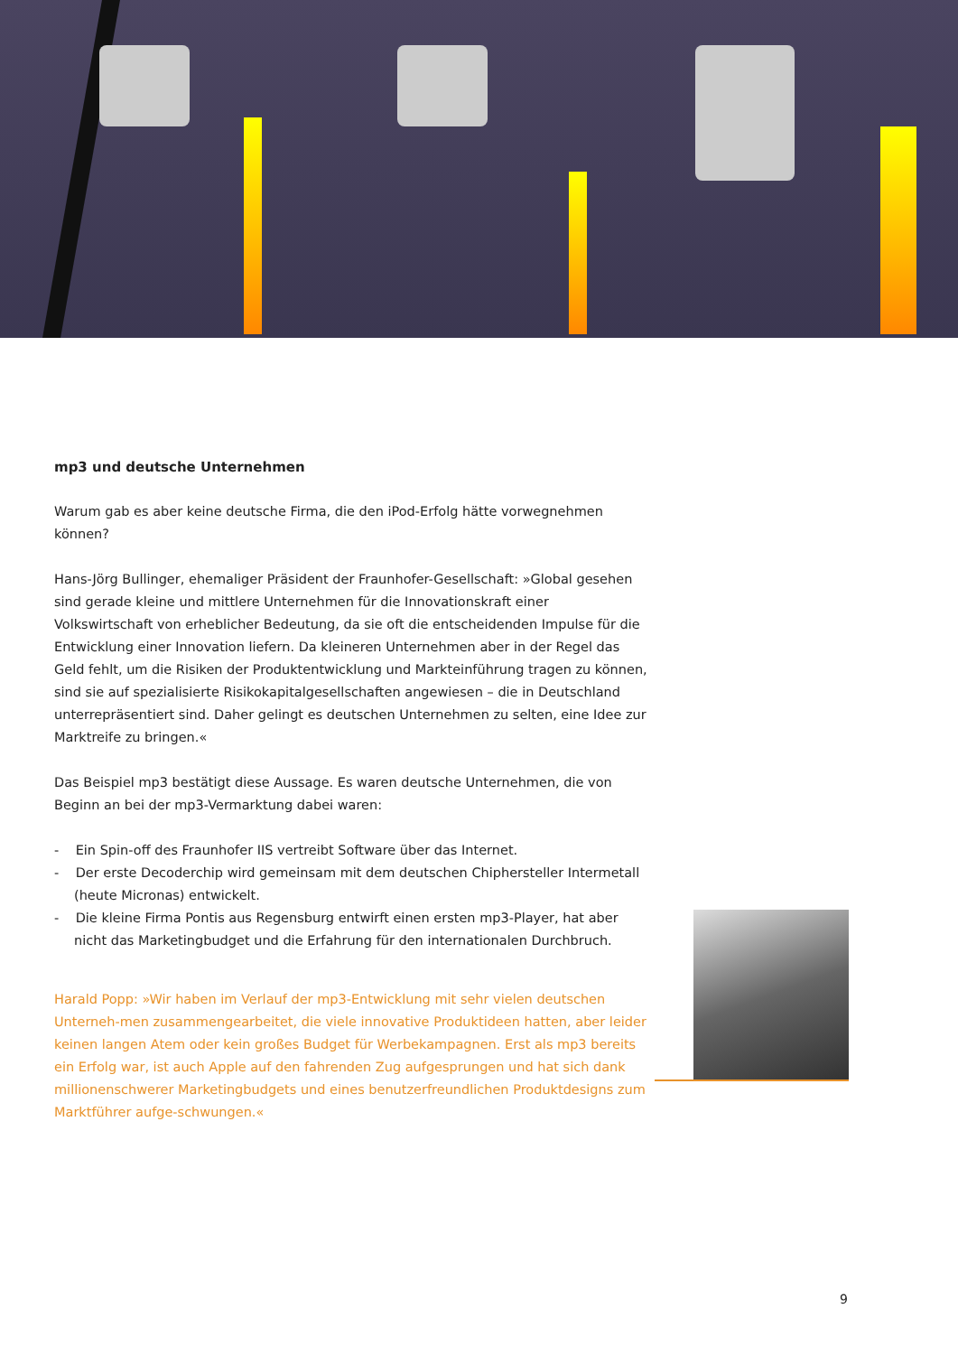mp3 und deutsche Unternehmen
Warum gab es aber keine deutsche Firma, die den iPod-Erfolg hätte vorwegnehmen können?
Hans-Jörg Bullinger, ehemaliger Präsident der Fraunhofer-Gesellschaft: »Global gesehen sind gerade kleine und mittlere Unternehmen für die Innovationskraft einer Volkswirtschaft von erheblicher Bedeutung, da sie oft die entscheidenden Impulse für die Entwicklung einer Innovation liefern. Da kleineren Unternehmen aber in der Regel das Geld fehlt, um die Risiken der Produktentwicklung und Markteinführung tragen zu können, sind sie auf spezialisierte Risikokapitalgesellschaften angewiesen – die in Deutschland unterrepräsentiert sind. Daher gelingt es deutschen Unternehmen zu selten, eine Idee zur Marktreife zu bringen.«
Das Beispiel mp3 bestätigt diese Aussage. Es waren deutsche Unternehmen, die von Beginn an bei der mp3-Vermarktung dabei waren:
- Ein Spin-off des Fraunhofer IIS vertreibt Software über das Internet.
- Der erste Decoderchip wird gemeinsam mit dem deutschen Chiphersteller Intermetall (heute Micronas) entwickelt.
- Die kleine Firma Pontis aus Regensburg entwirft einen ersten mp3-Player, hat aber nicht das Marketingbudget und die Erfahrung für den internationalen Durchbruch.
Harald Popp: »Wir haben im Verlauf der mp3-Entwicklung mit sehr vielen deutschen Unterneh-men zusammengearbeitet, die viele innovative Produktideen hatten, aber leider keinen langen Atem oder kein großes Budget für Werbekampagnen. Erst als mp3 bereits ein Erfolg war, ist auch Apple auf den fahrenden Zug aufgesprungen und hat sich dank millionenschwerer Marketingbudgets und eines benutzerfreundlichen Produktdesigns zum Marktführer aufge-schwungen.«
9